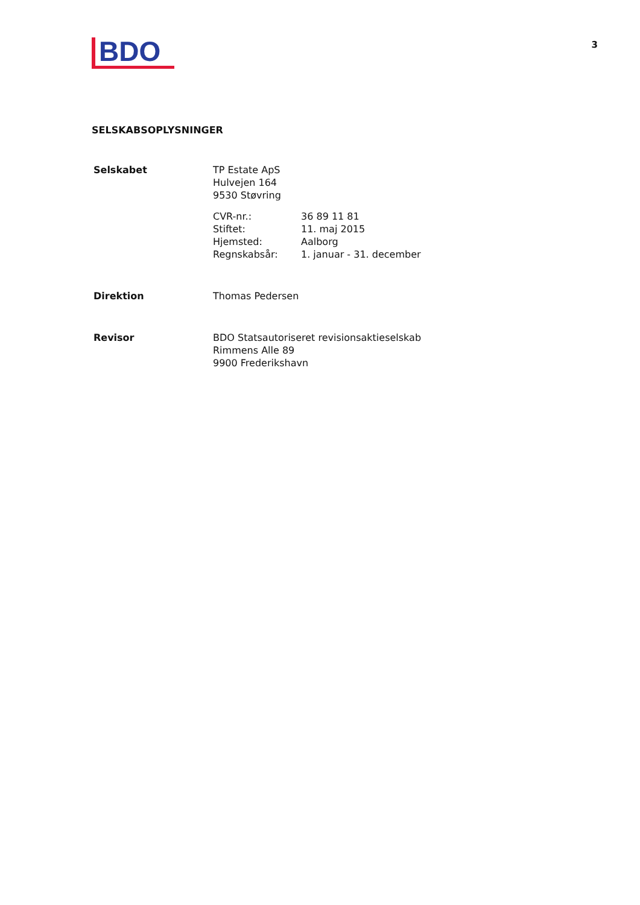BDO
3
SELSKABSOPLYSNINGER
Selskabet TP Estate ApS
Hulvejen 164
9530 Støvring
CVR-nr.:
Stiftet:
Hjemsted:
Regnskabsår:
36 89 11 81
11. maj 2015
Aalborg
1. januar - 31. december
Direktion Thomas Pedersen
Revisor BDO Statsautoriseret revisionsaktieselskab
Rimmens Alle 89
9900 Frederikshavn